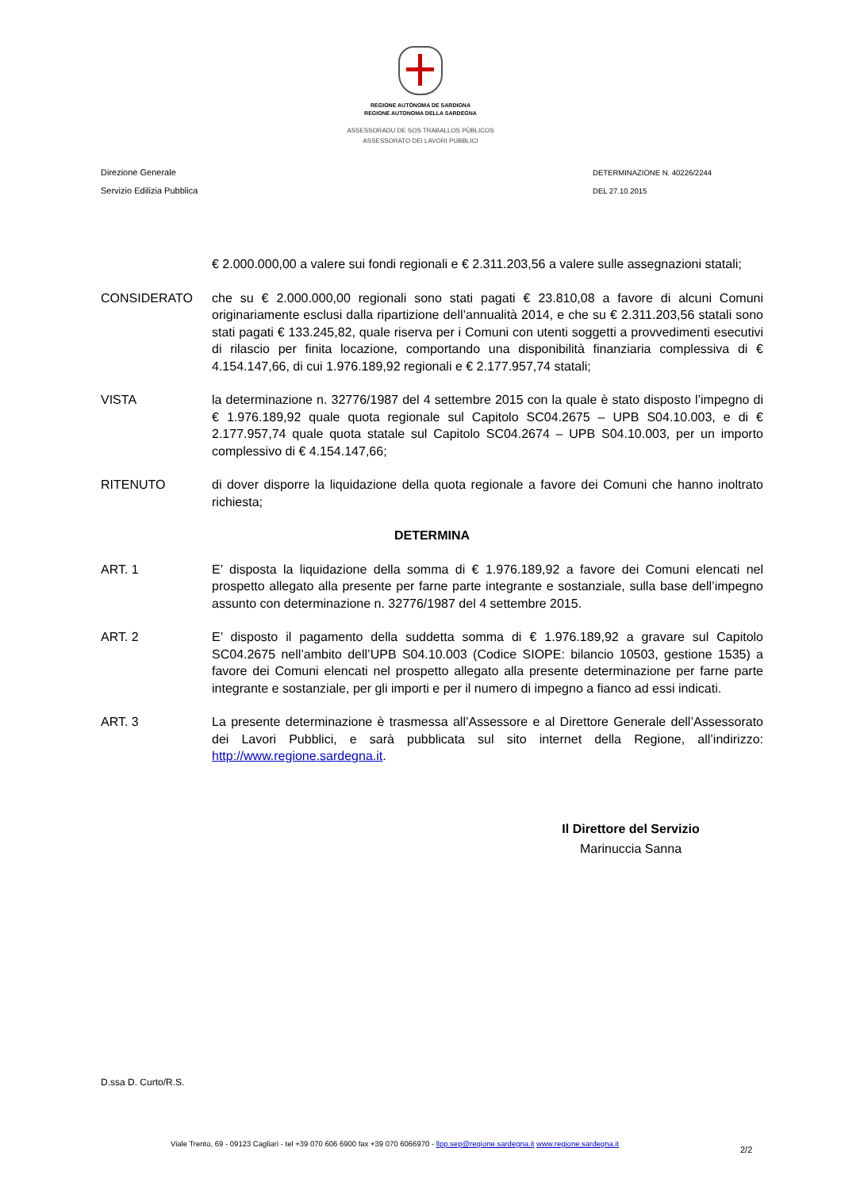REGIONE AUTÒNOMA DE SARDIGNA
REGIONE AUTONOMA DELLA SARDEGNA
ASSESSORADU DE SOS TRABALLOS PÙBLICOS
ASSESSORATO DEI LAVORI PUBBLICI
Direzione Generale
Servizio Edilizia Pubblica
DETERMINAZIONE N. 40226/2244
DEL 27.10.2015
€ 2.000.000,00 a valere sui fondi regionali e € 2.311.203,56 a valere sulle assegnazioni statali;
CONSIDERATO che su € 2.000.000,00 regionali sono stati pagati € 23.810,08 a favore di alcuni Comuni originariamente esclusi dalla ripartizione dell’annualità 2014, e che su € 2.311.203,56 statali sono stati pagati € 133.245,82, quale riserva per i Comuni con utenti soggetti a provvedimenti esecutivi di rilascio per finita locazione, comportando una disponibilità finanziaria complessiva di € 4.154.147,66, di cui 1.976.189,92 regionali e € 2.177.957,74 statali;
VISTA la determinazione n. 32776/1987 del 4 settembre 2015 con la quale è stato disposto l’impegno di € 1.976.189,92 quale quota regionale sul Capitolo SC04.2675 – UPB S04.10.003, e di € 2.177.957,74 quale quota statale sul Capitolo SC04.2674 – UPB S04.10.003, per un importo complessivo di € 4.154.147,66;
RITENUTO di dover disporre la liquidazione della quota regionale a favore dei Comuni che hanno inoltrato richiesta;
DETERMINA
ART. 1 E’ disposta la liquidazione della somma di € 1.976.189,92 a favore dei Comuni elencati nel prospetto allegato alla presente per farne parte integrante e sostanziale, sulla base dell’impegno assunto con determinazione n. 32776/1987 del 4 settembre 2015.
ART. 2 E’ disposto il pagamento della suddetta somma di € 1.976.189,92 a gravare sul Capitolo SC04.2675 nell’ambito dell’UPB S04.10.003 (Codice SIOPE: bilancio 10503, gestione 1535) a favore dei Comuni elencati nel prospetto allegato alla presente determinazione per farne parte integrante e sostanziale, per gli importi e per il numero di impegno a fianco ad essi indicati.
ART. 3 La presente determinazione è trasmessa all’Assessore e al Direttore Generale dell’Assessorato dei Lavori Pubblici, e sarà pubblicata sul sito internet della Regione, all’indirizzo: http://www.regione.sardegna.it.
Il Direttore del Servizio
Marinuccia Sanna
D.ssa D. Curto/R.S.
Viale Trento, 69 - 09123 Cagliari - tel +39 070 606 6900 fax +39 070 6066970 - llpp.sep@regione.sardegna.it www.regione.sardegna.it
2/2